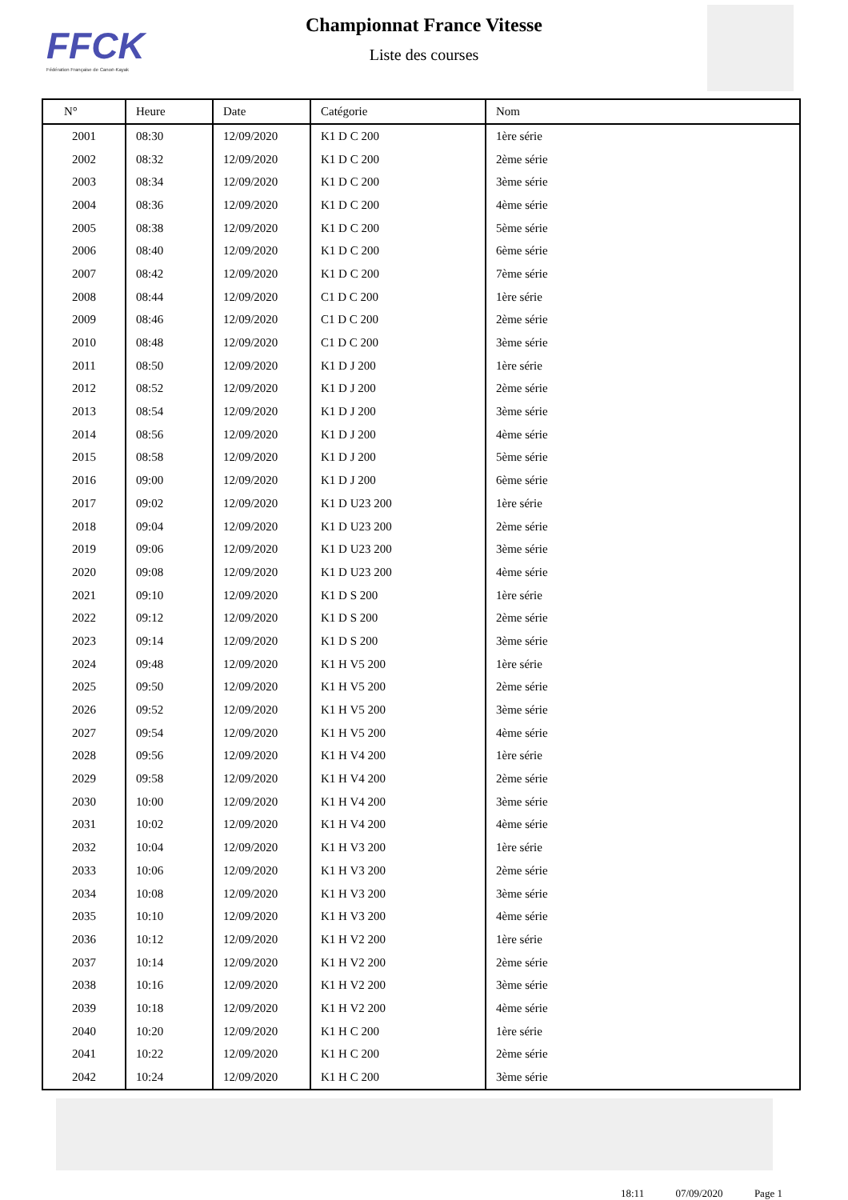FFCK
Fédération Française de Canoë-Kayak
Championnat France Vitesse
Liste des courses
| N° | Heure | Date | Catégorie | Nom |
| --- | --- | --- | --- | --- |
| 2001 | 08:30 | 12/09/2020 | K1 D C 200 | 1ère série |
| 2002 | 08:32 | 12/09/2020 | K1 D C 200 | 2ème série |
| 2003 | 08:34 | 12/09/2020 | K1 D C 200 | 3ème série |
| 2004 | 08:36 | 12/09/2020 | K1 D C 200 | 4ème série |
| 2005 | 08:38 | 12/09/2020 | K1 D C 200 | 5ème série |
| 2006 | 08:40 | 12/09/2020 | K1 D C 200 | 6ème série |
| 2007 | 08:42 | 12/09/2020 | K1 D C 200 | 7ème série |
| 2008 | 08:44 | 12/09/2020 | C1 D C 200 | 1ère série |
| 2009 | 08:46 | 12/09/2020 | C1 D C 200 | 2ème série |
| 2010 | 08:48 | 12/09/2020 | C1 D C 200 | 3ème série |
| 2011 | 08:50 | 12/09/2020 | K1 D J 200 | 1ère série |
| 2012 | 08:52 | 12/09/2020 | K1 D J 200 | 2ème série |
| 2013 | 08:54 | 12/09/2020 | K1 D J 200 | 3ème série |
| 2014 | 08:56 | 12/09/2020 | K1 D J 200 | 4ème série |
| 2015 | 08:58 | 12/09/2020 | K1 D J 200 | 5ème série |
| 2016 | 09:00 | 12/09/2020 | K1 D J 200 | 6ème série |
| 2017 | 09:02 | 12/09/2020 | K1 D U23 200 | 1ère série |
| 2018 | 09:04 | 12/09/2020 | K1 D U23 200 | 2ème série |
| 2019 | 09:06 | 12/09/2020 | K1 D U23 200 | 3ème série |
| 2020 | 09:08 | 12/09/2020 | K1 D U23 200 | 4ème série |
| 2021 | 09:10 | 12/09/2020 | K1 D S 200 | 1ère série |
| 2022 | 09:12 | 12/09/2020 | K1 D S 200 | 2ème série |
| 2023 | 09:14 | 12/09/2020 | K1 D S 200 | 3ème série |
| 2024 | 09:48 | 12/09/2020 | K1 H V5 200 | 1ère série |
| 2025 | 09:50 | 12/09/2020 | K1 H V5 200 | 2ème série |
| 2026 | 09:52 | 12/09/2020 | K1 H V5 200 | 3ème série |
| 2027 | 09:54 | 12/09/2020 | K1 H V5 200 | 4ème série |
| 2028 | 09:56 | 12/09/2020 | K1 H V4 200 | 1ère série |
| 2029 | 09:58 | 12/09/2020 | K1 H V4 200 | 2ème série |
| 2030 | 10:00 | 12/09/2020 | K1 H V4 200 | 3ème série |
| 2031 | 10:02 | 12/09/2020 | K1 H V4 200 | 4ème série |
| 2032 | 10:04 | 12/09/2020 | K1 H V3 200 | 1ère série |
| 2033 | 10:06 | 12/09/2020 | K1 H V3 200 | 2ème série |
| 2034 | 10:08 | 12/09/2020 | K1 H V3 200 | 3ème série |
| 2035 | 10:10 | 12/09/2020 | K1 H V3 200 | 4ème série |
| 2036 | 10:12 | 12/09/2020 | K1 H V2 200 | 1ère série |
| 2037 | 10:14 | 12/09/2020 | K1 H V2 200 | 2ème série |
| 2038 | 10:16 | 12/09/2020 | K1 H V2 200 | 3ème série |
| 2039 | 10:18 | 12/09/2020 | K1 H V2 200 | 4ème série |
| 2040 | 10:20 | 12/09/2020 | K1 H C 200 | 1ère série |
| 2041 | 10:22 | 12/09/2020 | K1 H C 200 | 2ème série |
| 2042 | 10:24 | 12/09/2020 | K1 H C 200 | 3ème série |
18:11 07/09/2020 Page 1